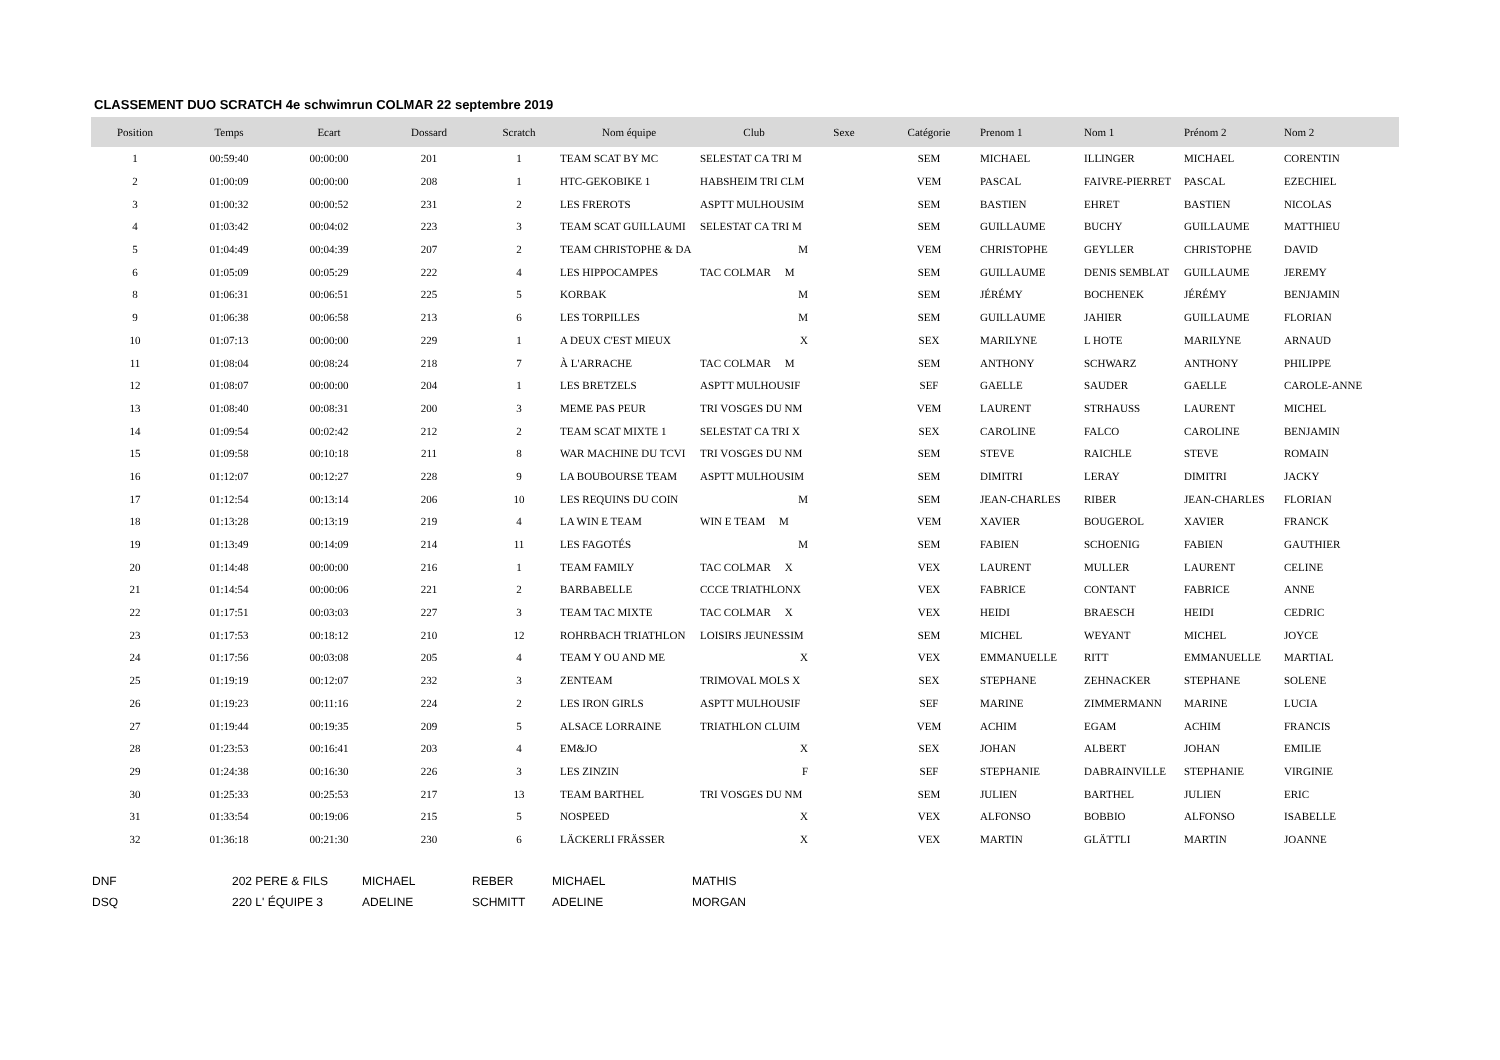CLASSEMENT DUO SCRATCH 4e schwimrun COLMAR 22 septembre 2019
| Position | Temps | Ecart | Dossard | Scratch | Nom équipe | Club | Sexe | Catégorie | Prenom 1 | Nom 1 | Prénom 2 | Nom 2 |
| --- | --- | --- | --- | --- | --- | --- | --- | --- | --- | --- | --- | --- |
| 1 | 00:59:40 | 00:00:00 | 201 | 1 | TEAM SCAT BY MC | SELESTAT CA TRI M | | SEM | MICHAEL | ILLINGER | MICHAEL | CORENTIN |
| 2 | 01:00:09 | 00:00:00 | 208 | 1 | HTC-GEKOBIKE 1 | HABSHEIM TRI CLM | | VEM | PASCAL | FAIVRE-PIERRET | PASCAL | EZECHIEL |
| 3 | 01:00:32 | 00:00:52 | 231 | 2 | LES FREROTS | ASPTT MULHOUSIM | | SEM | BASTIEN | EHRET | BASTIEN | NICOLAS |
| 4 | 01:03:42 | 00:04:02 | 223 | 3 | TEAM SCAT GUILLAUMI | SELESTAT CA TRI M | | SEM | GUILLAUME | BUCHY | GUILLAUME | MATTHIEU |
| 5 | 01:04:49 | 00:04:39 | 207 | 2 | TEAM CHRISTOPHE & DA | M | | VEM | CHRISTOPHE | GEYLLER | CHRISTOPHE | DAVID |
| 6 | 01:05:09 | 00:05:29 | 222 | 4 | LES HIPPOCAMPES | TAC COLMAR M | | SEM | GUILLAUME | DENIS SEMBLAT | GUILLAUME | JEREMY |
| 8 | 01:06:31 | 00:06:51 | 225 | 5 | KORBAK | M | | SEM | JÉRÉMY | BOCHENEK | JÉRÉMY | BENJAMIN |
| 9 | 01:06:38 | 00:06:58 | 213 | 6 | LES TORPILLES | M | | SEM | GUILLAUME | JAHIER | GUILLAUME | FLORIAN |
| 10 | 01:07:13 | 00:00:00 | 229 | 1 | A DEUX C'EST MIEUX | X | | SEX | MARILYNE | L HOTE | MARILYNE | ARNAUD |
| 11 | 01:08:04 | 00:08:24 | 218 | 7 | À L'ARRACHE | TAC COLMAR M | | SEM | ANTHONY | SCHWARZ | ANTHONY | PHILIPPE |
| 12 | 01:08:07 | 00:00:00 | 204 | 1 | LES BRETZELS | ASPTT MULHOUSIF | | SEF | GAELLE | SAUDER | GAELLE | CAROLE-ANNE |
| 13 | 01:08:40 | 00:08:31 | 200 | 3 | MEME PAS PEUR | TRI VOSGES DU NM | | VEM | LAURENT | STRHAUSS | LAURENT | MICHEL |
| 14 | 01:09:54 | 00:02:42 | 212 | 2 | TEAM SCAT MIXTE 1 | SELESTAT CA TRI X | | SEX | CAROLINE | FALCO | CAROLINE | BENJAMIN |
| 15 | 01:09:58 | 00:10:18 | 211 | 8 | WAR MACHINE DU TCVI | TRI VOSGES DU NM | | SEM | STEVE | RAICHLE | STEVE | ROMAIN |
| 16 | 01:12:07 | 00:12:27 | 228 | 9 | LA BOUBOURSE TEAM | ASPTT MULHOUSIM | | SEM | DIMITRI | LERAY | DIMITRI | JACKY |
| 17 | 01:12:54 | 00:13:14 | 206 | 10 | LES REQUINS DU COIN | M | | SEM | JEAN-CHARLES | RIBER | JEAN-CHARLES | FLORIAN |
| 18 | 01:13:28 | 00:13:19 | 219 | 4 | LA WIN E TEAM | WIN E TEAM M | | VEM | XAVIER | BOUGEROL | XAVIER | FRANCK |
| 19 | 01:13:49 | 00:14:09 | 214 | 11 | LES FAGOTÉS | M | | SEM | FABIEN | SCHOENIG | FABIEN | GAUTHIER |
| 20 | 01:14:48 | 00:00:00 | 216 | 1 | TEAM FAMILY | TAC COLMAR X | | VEX | LAURENT | MULLER | LAURENT | CELINE |
| 21 | 01:14:54 | 00:00:06 | 221 | 2 | BARBABELLE | CCCE TRIATHLONX | | VEX | FABRICE | CONTANT | FABRICE | ANNE |
| 22 | 01:17:51 | 00:03:03 | 227 | 3 | TEAM TAC MIXTE | TAC COLMAR X | | VEX | HEIDI | BRAESCH | HEIDI | CEDRIC |
| 23 | 01:17:53 | 00:18:12 | 210 | 12 | ROHRBACH TRIATHLON | LOISIRS JEUNESSIM | | SEM | MICHEL | WEYANT | MICHEL | JOYCE |
| 24 | 01:17:56 | 00:03:08 | 205 | 4 | TEAM Y OU AND ME | X | | VEX | EMMANUELLE | RITT | EMMANUELLE | MARTIAL |
| 25 | 01:19:19 | 00:12:07 | 232 | 3 | ZENTEAM | TRIMOVAL MOLS X | | SEX | STEPHANE | ZEHNACKER | STEPHANE | SOLENE |
| 26 | 01:19:23 | 00:11:16 | 224 | 2 | LES IRON GIRLS | ASPTT MULHOUSIF | | SEF | MARINE | ZIMMERMANN | MARINE | LUCIA |
| 27 | 01:19:44 | 00:19:35 | 209 | 5 | ALSACE LORRAINE | TRIATHLON CLUIM | | VEM | ACHIM | EGAM | ACHIM | FRANCIS |
| 28 | 01:23:53 | 00:16:41 | 203 | 4 | EM&JO | X | | SEX | JOHAN | ALBERT | JOHAN | EMILIE |
| 29 | 01:24:38 | 00:16:30 | 226 | 3 | LES ZINZIN | F | | SEF | STEPHANIE | DABRAINVILLE | STEPHANIE | VIRGINIE |
| 30 | 01:25:33 | 00:25:53 | 217 | 13 | TEAM BARTHEL | TRI VOSGES DU NM | | SEM | JULIEN | BARTHEL | JULIEN | ERIC |
| 31 | 01:33:54 | 00:19:06 | 215 | 5 | NOSPEED | X | | VEX | ALFONSO | BOBBIO | ALFONSO | ISABELLE |
| 32 | 01:36:18 | 00:21:30 | 230 | 6 | LÄCKERLI FRÄSSER | X | | VEX | MARTIN | GLÄTTLI | MARTIN | JOANNE |
| DNF | 202 PERE & FILS | MICHAEL | REBER | MICHAEL | MATHIS |
| DSQ | 220 L' ÉQUIPE 3 | ADELINE | SCHMITT | ADELINE | MORGAN |